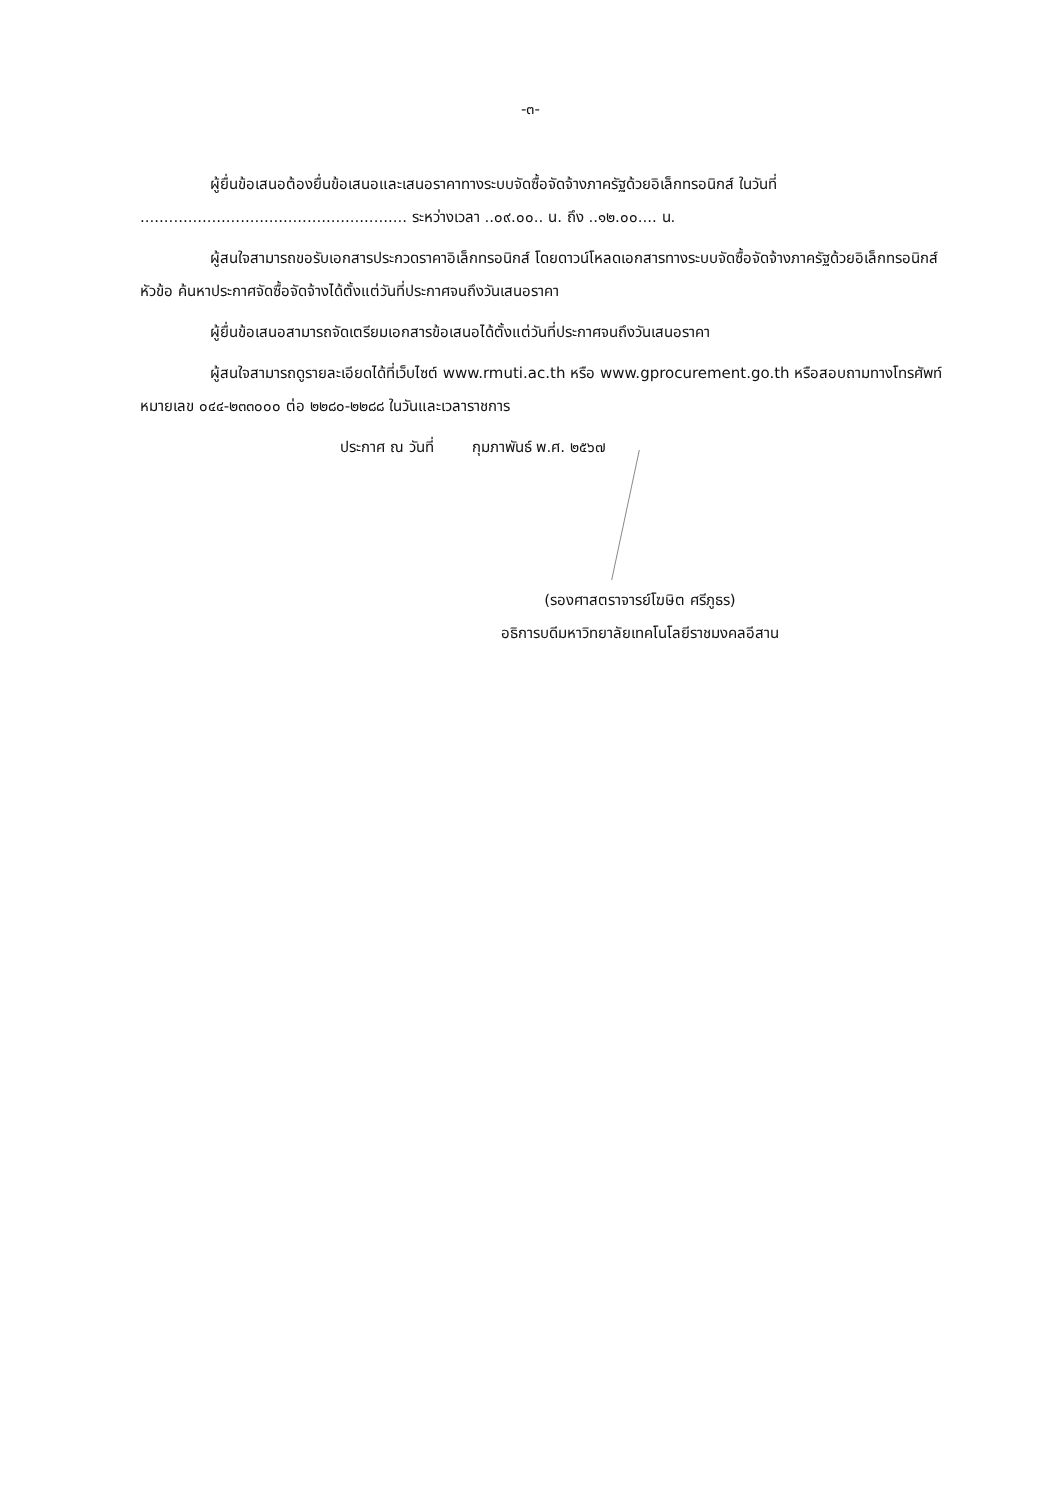-๓-
ผู้ยื่นข้อเสนอต้องยื่นข้อเสนอและเสนอราคาทางระบบจัดซื้อจัดจ้างภาครัฐด้วยอิเล็กทรอนิกส์ ในวันที่ ........................................................ ระหว่างเวลา ..๐๙.๐๐.. น. ถึง ..๑๒.๐๐.... น.
ผู้สนใจสามารถขอรับเอกสารประกวดราคาอิเล็กทรอนิกส์ โดยดาวน์โหลดเอกสารทางระบบจัดซื้อจัดจ้างภาครัฐด้วยอิเล็กทรอนิกส์ หัวข้อ ค้นหาประกาศจัดซื้อจัดจ้างได้ตั้งแต่วันที่ประกาศจนถึงวันเสนอราคา
ผู้ยื่นข้อเสนอสามารถจัดเตรียมเอกสารข้อเสนอได้ตั้งแต่วันที่ประกาศจนถึงวันเสนอราคา
ผู้สนใจสามารถดูรายละเอียดได้ที่เว็บไซต์ www.rmuti.ac.th หรือ www.gprocurement.go.th หรือสอบถามทางโทรศัพท์หมายเลข ๐๔๔-๒๓๓๐๐๐ ต่อ ๒๒๘๐-๒๒๘๘ ในวันและเวลาราชการ
ประกาศ ณ วันที่ กุมภาพันธ์ พ.ศ. ๒๕๖๗
(รองศาสตราจารย์โฆษิต ศรีภูธร)
อธิการบดีมหาวิทยาลัยเทคโนโลยีราชมงคลอีสาน